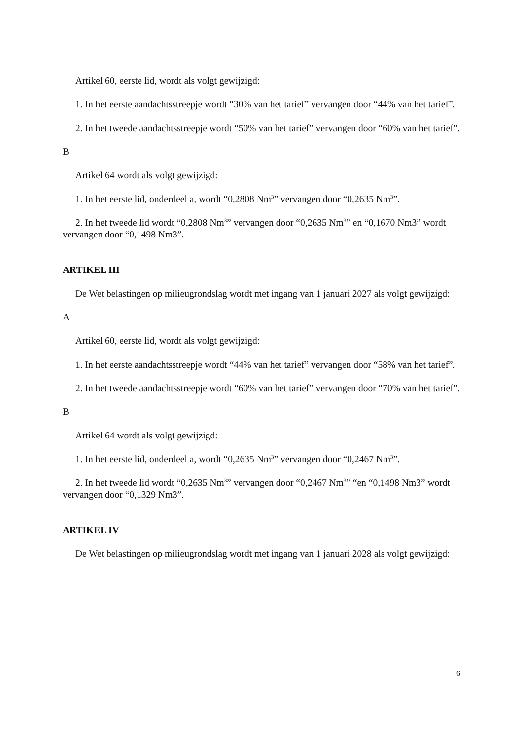Artikel 60, eerste lid, wordt als volgt gewijzigd:
1. In het eerste aandachtsstreepje wordt “30% van het tarief” vervangen door “44% van het tarief”.
2. In het tweede aandachtsstreepje wordt “50% van het tarief” vervangen door “60% van het tarief”.
B
Artikel 64 wordt als volgt gewijzigd:
1. In het eerste lid, onderdeel a, wordt “0,2808 Nm<sup>3</sup>” vervangen door “0,2635 Nm<sup>3</sup>”.
2. In het tweede lid wordt “0,2808 Nm<sup>3</sup>” vervangen door “0,2635 Nm<sup>3</sup>” en “0,1670 Nm3” wordt vervangen door “0,1498 Nm3”.
ARTIKEL III
De Wet belastingen op milieugrondslag wordt met ingang van 1 januari 2027 als volgt gewijzigd:
A
Artikel 60, eerste lid, wordt als volgt gewijzigd:
1. In het eerste aandachtsstreepje wordt “44% van het tarief” vervangen door “58% van het tarief”.
2. In het tweede aandachtsstreepje wordt “60% van het tarief” vervangen door “70% van het tarief”.
B
Artikel 64 wordt als volgt gewijzigd:
1. In het eerste lid, onderdeel a, wordt “0,2635 Nm<sup>3</sup>” vervangen door “0,2467 Nm<sup>3</sup>”.
2. In het tweede lid wordt “0,2635 Nm<sup>3</sup>” vervangen door “0,2467 Nm<sup>3</sup>” “en “0,1498 Nm3” wordt vervangen door “0,1329 Nm3”.
ARTIKEL IV
De Wet belastingen op milieugrondslag wordt met ingang van 1 januari 2028 als volgt gewijzigd:
6